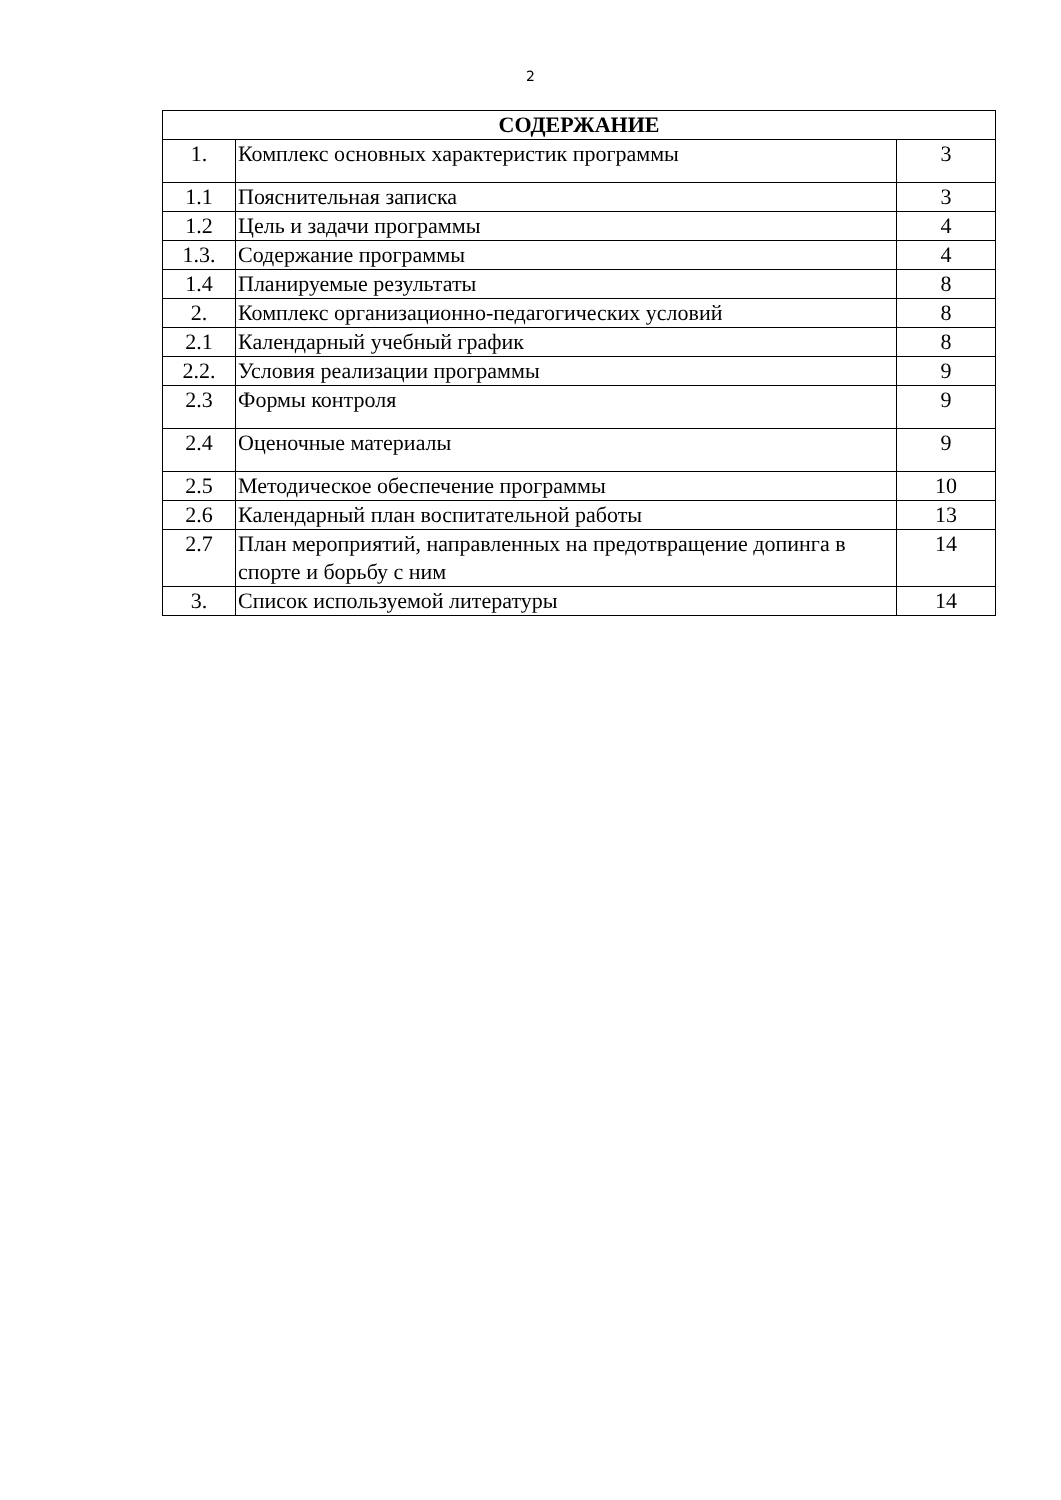2
| СОДЕРЖАНИЕ | | |
| --- | --- | --- |
| 1. | Комплекс основных характеристик программы | 3 |
| 1.1 | Пояснительная записка | 3 |
| 1.2 | Цель и задачи программы | 4 |
| 1.3. | Содержание программы | 4 |
| 1.4 | Планируемые результаты | 8 |
| 2. | Комплекс организационно-педагогических условий | 8 |
| 2.1 | Календарный учебный график | 8 |
| 2.2. | Условия реализации программы | 9 |
| 2.3 | Формы контроля | 9 |
| 2.4 | Оценочные материалы | 9 |
| 2.5 | Методическое обеспечение программы | 10 |
| 2.6 | Календарный план воспитательной работы | 13 |
| 2.7 | План мероприятий, направленных на предотвращение допинга в спорте и борьбу с ним | 14 |
| 3. | Список используемой литературы | 14 |